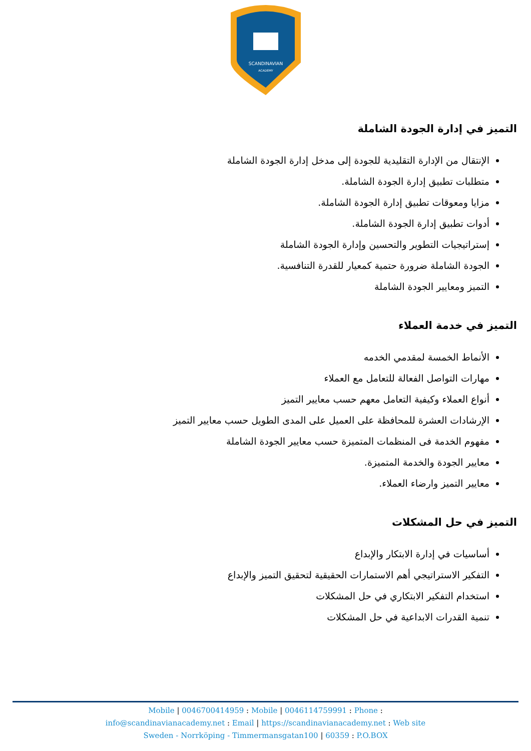SCANDINAVIAN
ACADEMY
التميز في إدارة الجودة الشاملة
الإنتقال من الإدارة التقليدية للجودة إلى مدخل إدارة الجودة الشاملة
متطلبات تطبيق إدارة الجودة الشاملة.
مزايا ومعوقات تطبيق إدارة الجودة الشاملة.
أدوات تطبيق إدارة الجودة الشاملة.
إستراتيجيات التطوير والتحسين وإدارة الجودة الشاملة
الجودة الشاملة ضرورة حتمية كمعيار للقدرة التنافسية.
التميز ومعايير الجودة الشاملة
التميز في خدمة العملاء
الأنماط الخمسة لمقدمي الخدمه
مهارات التواصل الفعالة للتعامل مع العملاء
أنواع العملاء وكيفية التعامل معهم حسب معايير التميز
الإرشادات العشرة للمحافظة على العميل على المدى الطويل حسب معايير التميز
مفهوم الخدمة فى المنظمات المتميزة حسب معايير الجودة الشاملة
معايير الجودة والخدمة المتميزة.
معايير التميز وارضاء العملاء.
التميز في حل المشكلات
أساسيات في إدارة الابتكار والإبداع
التفكير الاستراتيجي أهم الاستمارات الحقيقية لتحقيق التميز والإبداع
استخدام التفكير الابتكاري في حل المشكلات
تنمية القدرات الابداعية في حل المشكلات
Mobile | 0046700414959 : Mobile | 0046114759991 : Phone :
info@scandinavianacademy.net : Email | https://scandinavianacademy.net : Web site
Sweden - Norrköping - Timmermansgatan100 | 60359 : P.O.BOX